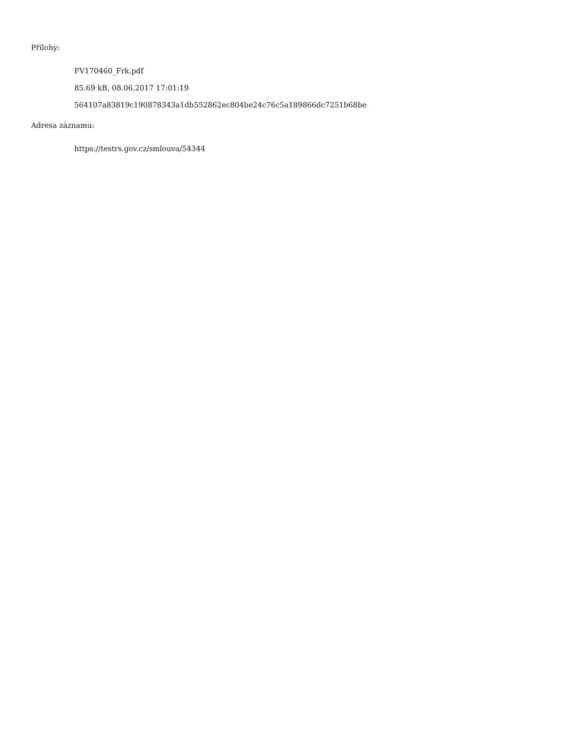Přílohy:
FV170460_Frk.pdf
85.69 kB, 08.06.2017 17:01:19
564107a83819c190878343a1db552862ec804be24c76c5a189866dc7251b68be
Adresa záznamu:
https://testrs.gov.cz/smlouva/54344